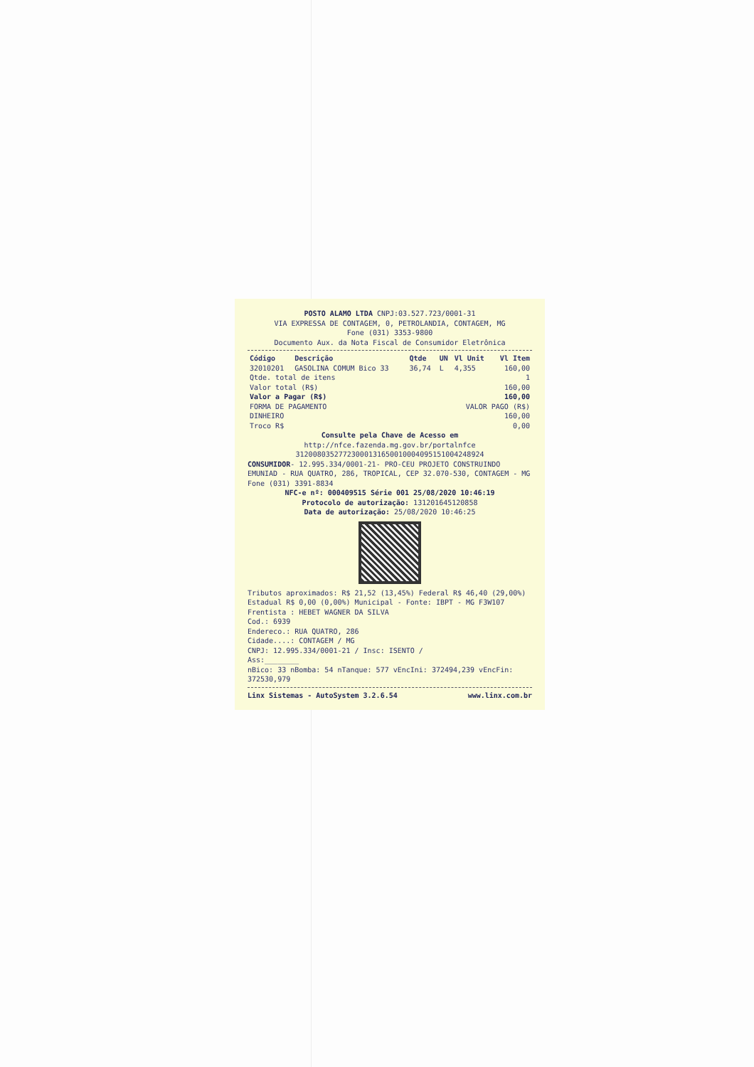POSTO ALAMO LTDA CNPJ:03.527.723/0001-31
VIA EXPRESSA DE CONTAGEM, 0, PETROLANDIA, CONTAGEM, MG
Fone (031) 3353-9800
Documento Aux. da Nota Fiscal de Consumidor Eletrônica
| Código | Descrição | Qtde | UN | Vl Unit | Vl Item |
| --- | --- | --- | --- | --- | --- |
| 32010201 | GASOLINA COMUM Bico 33 | 36,74 | L | 4,355 | 160,00 |
| Qtde. total de itens | 1 |
| Valor total (R$) | 160,00 |
| Valor a Pagar (R$) | 160,00 |
| FORMA DE PAGAMENTO | VALOR PAGO (R$) |
| DINHEIRO | 160,00 |
| Troco R$ | 0,00 |
Consulte pela Chave de Acesso em
http://nfce.fazenda.mg.gov.br/portalnfce
31200803527723000131650010004095151004248924
CONSUMIDOR- 12.995.334/0001-21- PRO-CEU PROJETO CONSTRUINDO EMUNIAD - RUA QUATRO, 286, TROPICAL, CEP 32.070-530, CONTAGEM - MG Fone (031) 3391-8834
NFC-e nº: 000409515 Série 001 25/08/2020 10:46:19
Protocolo de autorização: 131201645120858
Data de autorização: 25/08/2020 10:46:25
Tributos aproximados: R$ 21,52 (13,45%) Federal R$ 46,40 (29,00%) Estadual R$ 0,00 (0,00%) Municipal - Fonte: IBPT - MG F3W107
Frentista : HEBET WAGNER DA SILVA
Cod.: 6939
Endereco.: RUA QUATRO, 286
Cidade....: CONTAGEM / MG
CNPJ: 12.995.334/0001-21 / Insc: ISENTO /
Ass:________
nBico: 33 nBomba: 54 nTanque: 577 vEncIni: 372494,239 vEncFin: 372530,979
Linx Sistemas - AutoSystem 3.2.6.54 www.linx.com.br